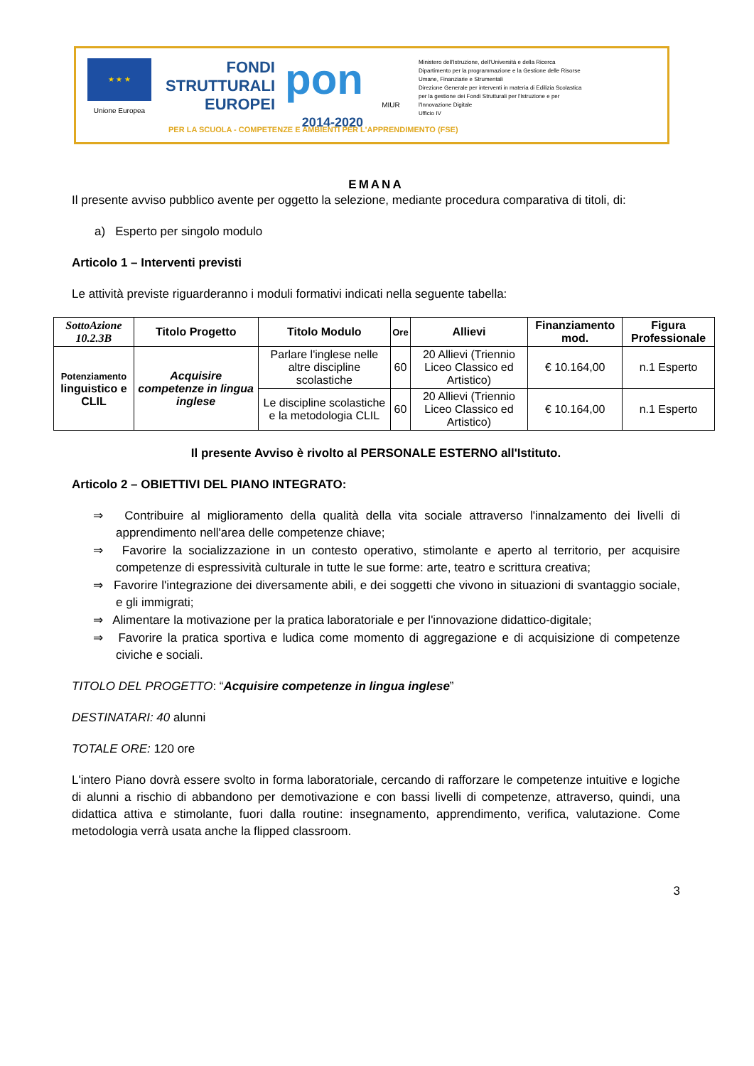★ ★ ★
Unione Europea
FONDI
STRUTTURALI
EUROPEI
pon
2014-2020
MIUR
Ministero dell'Istruzione, dell'Università e della Ricerca
Dipartimento per la programmazione e la Gestione delle Risorse Umane, Finanziarie e Strumentali
Direzione Generale per interventi in materia di Edilizia Scolastica per la gestione dei Fondi Strutturali per l'Istruzione e per l'Innovazione Digitale
Ufficio IV
PER LA SCUOLA - COMPETENZE E AMBIENTI PER L'APPRENDIMENTO (FSE)
EMANA
Il presente avviso pubblico avente per oggetto la selezione, mediante procedura comparativa di titoli, di:
a) Esperto per singolo modulo
Articolo 1 – Interventi previsti
Le attività previste riguarderanno i moduli formativi indicati nella seguente tabella:
| SottoAzione 10.2.3B | Titolo Progetto | Titolo Modulo | Ore | Allievi | Finanziamento mod. | Figura Professionale |
| --- | --- | --- | --- | --- | --- | --- |
| Potenziamento linguistico e CLIL | Acquisire competenze in lingua inglese | Parlare l'inglese nelle altre discipline scolastiche | 60 | 20 Allievi (Triennio Liceo Classico ed Artistico) | € 10.164,00 | n.1 Esperto |
| | | Le discipline scolastiche e la metodologia CLIL | 60 | 20 Allievi (Triennio Liceo Classico ed Artistico) | € 10.164,00 | n.1 Esperto |
Il presente Avviso è rivolto al PERSONALE ESTERNO all'Istituto.
Articolo 2 – OBIETTIVI DEL PIANO INTEGRATO:
⇒ Contribuire al miglioramento della qualità della vita sociale attraverso l'innalzamento dei livelli di apprendimento nell'area delle competenze chiave;
⇒ Favorire la socializzazione in un contesto operativo, stimolante e aperto al territorio, per acquisire competenze di espressività culturale in tutte le sue forme: arte, teatro e scrittura creativa;
⇒ Favorire l'integrazione dei diversamente abili, e dei soggetti che vivono in situazioni di svantaggio sociale, e gli immigrati;
⇒ Alimentare la motivazione per la pratica laboratoriale e per l'innovazione didattico-digitale;
⇒ Favorire la pratica sportiva e ludica come momento di aggregazione e di acquisizione di competenze civiche e sociali.
TITOLO DEL PROGETTO: “Acquisire competenze in lingua inglese”
DESTINATARI: 40 alunni
TOTALE ORE: 120 ore
L'intero Piano dovrà essere svolto in forma laboratoriale, cercando di rafforzare le competenze intuitive e logiche di alunni a rischio di abbandono per demotivazione e con bassi livelli di competenze, attraverso, quindi, una didattica attiva e stimolante, fuori dalla routine: insegnamento, apprendimento, verifica, valutazione. Come metodologia verrà usata anche la flipped classroom.
3